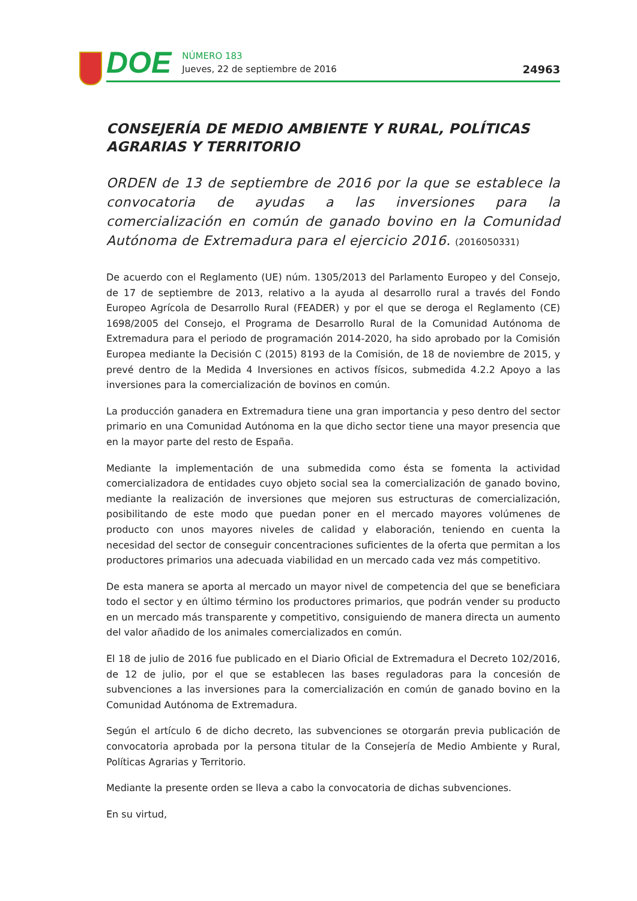DOE
NÚMERO 183
Jueves, 22 de septiembre de 2016
24963
CONSEJERÍA DE MEDIO AMBIENTE Y RURAL, POLÍTICAS AGRARIAS Y TERRITORIO
ORDEN de 13 de septiembre de 2016 por la que se establece la convocatoria de ayudas a las inversiones para la comercialización en común de ganado bovino en la Comunidad Autónoma de Extremadura para el ejercicio 2016. (2016050331)
De acuerdo con el Reglamento (UE) núm. 1305/2013 del Parlamento Europeo y del Consejo, de 17 de septiembre de 2013, relativo a la ayuda al desarrollo rural a través del Fondo Europeo Agrícola de Desarrollo Rural (FEADER) y por el que se deroga el Reglamento (CE) 1698/2005 del Consejo, el Programa de Desarrollo Rural de la Comunidad Autónoma de Extremadura para el periodo de programación 2014-2020, ha sido aprobado por la Comisión Europea mediante la Decisión C (2015) 8193 de la Comisión, de 18 de noviembre de 2015, y prevé dentro de la Medida 4 Inversiones en activos físicos, submedida 4.2.2 Apoyo a las inversiones para la comercialización de bovinos en común.
La producción ganadera en Extremadura tiene una gran importancia y peso dentro del sector primario en una Comunidad Autónoma en la que dicho sector tiene una mayor presencia que en la mayor parte del resto de España.
Mediante la implementación de una submedida como ésta se fomenta la actividad comercializadora de entidades cuyo objeto social sea la comercialización de ganado bovino, mediante la realización de inversiones que mejoren sus estructuras de comercialización, posibilitando de este modo que puedan poner en el mercado mayores volúmenes de producto con unos mayores niveles de calidad y elaboración, teniendo en cuenta la necesidad del sector de conseguir concentraciones suficientes de la oferta que permitan a los productores primarios una adecuada viabilidad en un mercado cada vez más competitivo.
De esta manera se aporta al mercado un mayor nivel de competencia del que se beneficiara todo el sector y en último término los productores primarios, que podrán vender su producto en un mercado más transparente y competitivo, consiguiendo de manera directa un aumento del valor añadido de los animales comercializados en común.
El 18 de julio de 2016 fue publicado en el Diario Oficial de Extremadura el Decreto 102/2016, de 12 de julio, por el que se establecen las bases reguladoras para la concesión de subvenciones a las inversiones para la comercialización en común de ganado bovino en la Comunidad Autónoma de Extremadura.
Según el artículo 6 de dicho decreto, las subvenciones se otorgarán previa publicación de convocatoria aprobada por la persona titular de la Consejería de Medio Ambiente y Rural, Políticas Agrarias y Territorio.
Mediante la presente orden se lleva a cabo la convocatoria de dichas subvenciones.
En su virtud,